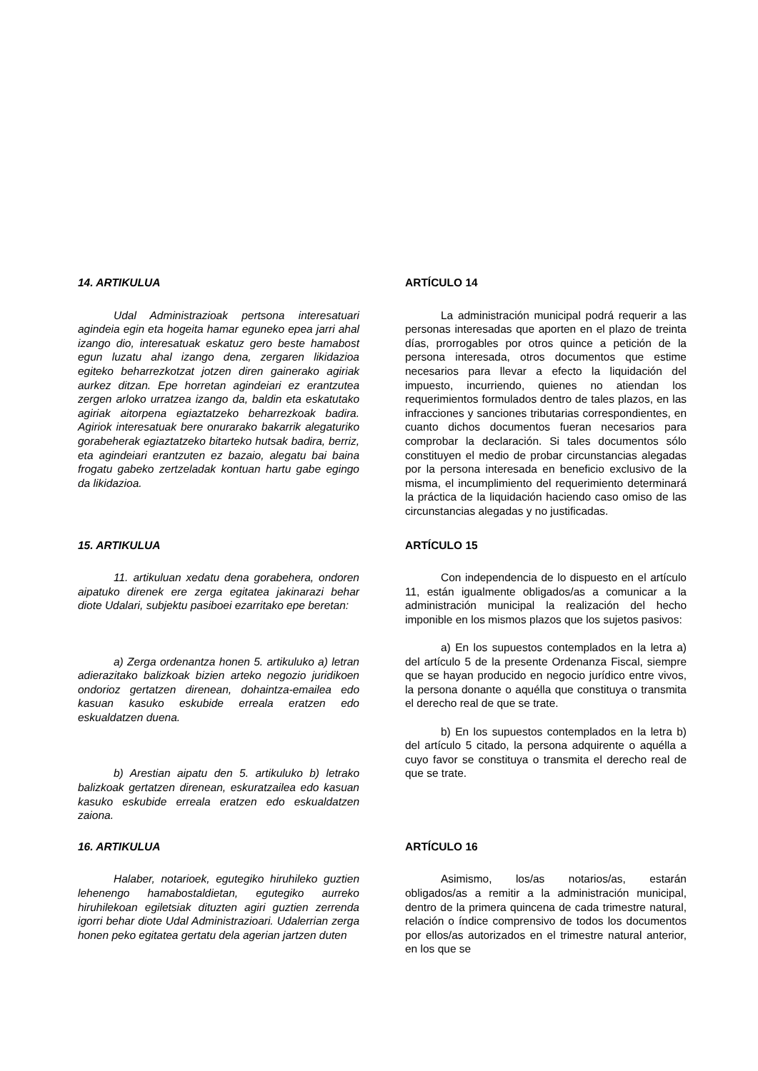14. ARTIKULUA
Udal Administrazioak pertsona interesatuari agindeia egin eta hogeita hamar eguneko epea jarri ahal izango dio, interesatuak eskatuz gero beste hamabost egun luzatu ahal izango dena, zergaren likidazioa egiteko beharrezkotzat jotzen diren gainerako agiriak aurkez ditzan. Epe horretan agindeiari ez erantzutea zergen arloko urratzea izango da, baldin eta eskatutako agiriak aitorpena egiaztatzeko beharrezkoak badira. Agiriok interesatuak bere onurarako bakarrik alegaturiko gorabeherak egiaztatzeko bitarteko hutsak badira, berriz, eta agindeiari erantzuten ez bazaio, alegatu bai baina frogatu gabeko zertzeladak kontuan hartu gabe egingo da likidazioa.
ARTÍCULO 14
La administración municipal podrá requerir a las personas interesadas que aporten en el plazo de treinta días, prorrogables por otros quince a petición de la persona interesada, otros documentos que estime necesarios para llevar a efecto la liquidación del impuesto, incurriendo, quienes no atiendan los requerimientos formulados dentro de tales plazos, en las infracciones y sanciones tributarias correspondientes, en cuanto dichos documentos fueran necesarios para comprobar la declaración. Si tales documentos sólo constituyen el medio de probar circunstancias alegadas por la persona interesada en beneficio exclusivo de la misma, el incumplimiento del requerimiento determinará la práctica de la liquidación haciendo caso omiso de las circunstancias alegadas y no justificadas.
15. ARTIKULUA
11. artikuluan xedatu dena gorabehera, ondoren aipatuko direnek ere zerga egitatea jakinarazi behar diote Udalari, subjektu pasiboei ezarritako epe beretan:
a) Zerga ordenantza honen 5. artikuluko a) letran adierazitako balizkoak bizien arteko negozio juridikoen ondorioz gertatzen direnean, dohaintza-emailea edo kasuan kasuko eskubide erreala eratzen edo eskualdatzen duena.
b) Arestian aipatu den 5. artikuluko b) letrako balizkoak gertatzen direnean, eskuratzailea edo kasuan kasuko eskubide erreala eratzen edo eskualdatzen zaiona.
ARTÍCULO 15
Con independencia de lo dispuesto en el artículo 11, están igualmente obligados/as a comunicar a la administración municipal la realización del hecho imponible en los mismos plazos que los sujetos pasivos:
a) En los supuestos contemplados en la letra a) del artículo 5 de la presente Ordenanza Fiscal, siempre que se hayan producido en negocio jurídico entre vivos, la persona donante o aquélla que constituya o transmita el derecho real de que se trate.
b) En los supuestos contemplados en la letra b) del artículo 5 citado, la persona adquirente o aquélla a cuyo favor se constituya o transmita el derecho real de que se trate.
16. ARTIKULUA
Halaber, notarioek, egutegiko hiruhileko guztien lehenengo hamabostaldietan, egutegiko aurreko hiruhilekoan egiletsiak dituzten agiri guztien zerrenda igorri behar diote Udal Administrazioari. Udalerrian zerga honen peko egitatea gertatu dela agerian jartzen duten
ARTÍCULO 16
Asimismo, los/as notarios/as, estarán obligados/as a remitir a la administración municipal, dentro de la primera quincena de cada trimestre natural, relación o índice comprensivo de todos los documentos por ellos/as autorizados en el trimestre natural anterior, en los que se